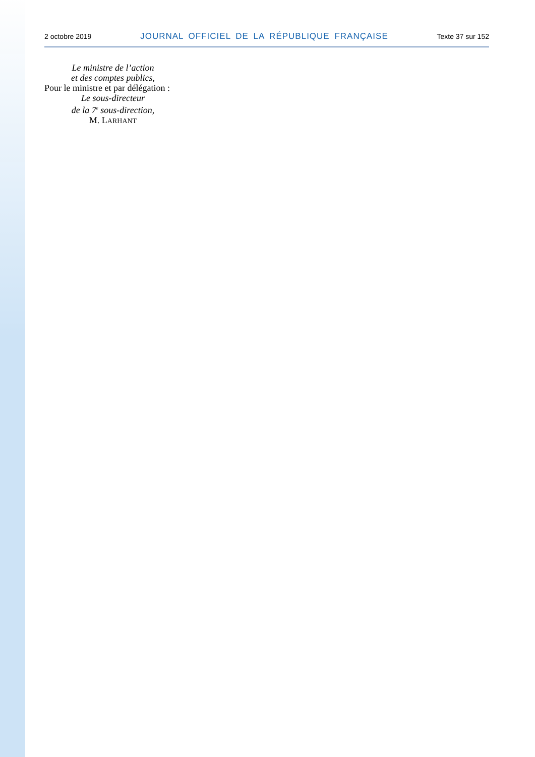2 octobre 2019 JOURNAL OFFICIEL DE LA RÉPUBLIQUE FRANÇAISE Texte 37 sur 152
Le ministre de l’action
et des comptes publics,
Pour le ministre et par délégation :
Le sous-directeur
de la 7<sup>e</sup> sous-direction,
M. LARHANT